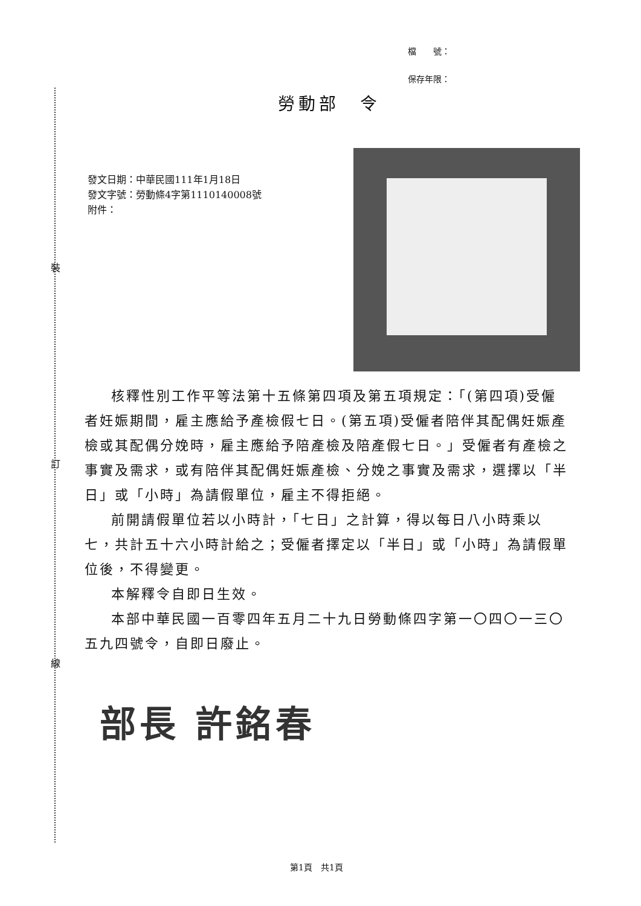裝
訂
線
檔　　號：
保存年限：
勞動部　令
發文日期：中華民國111年1月18日
發文字號：勞動條4字第1110140008號
附件：
核釋性別工作平等法第十五條第四項及第五項規定：「(第四項)受僱者妊娠期間，雇主應給予產檢假七日。(第五項)受僱者陪伴其配偶妊娠產檢或其配偶分娩時，雇主應給予陪產檢及陪產假七日。」受僱者有產檢之事實及需求，或有陪伴其配偶妊娠產檢、分娩之事實及需求，選擇以「半日」或「小時」為請假單位，雇主不得拒絕。
前開請假單位若以小時計，「七日」之計算，得以每日八小時乘以七，共計五十六小時計給之；受僱者擇定以「半日」或「小時」為請假單位後，不得變更。
本解釋令自即日生效。
本部中華民國一百零四年五月二十九日勞動條四字第一〇四〇一三〇五九四號令，自即日廢止。
部長 許銘春
第1頁　共1頁